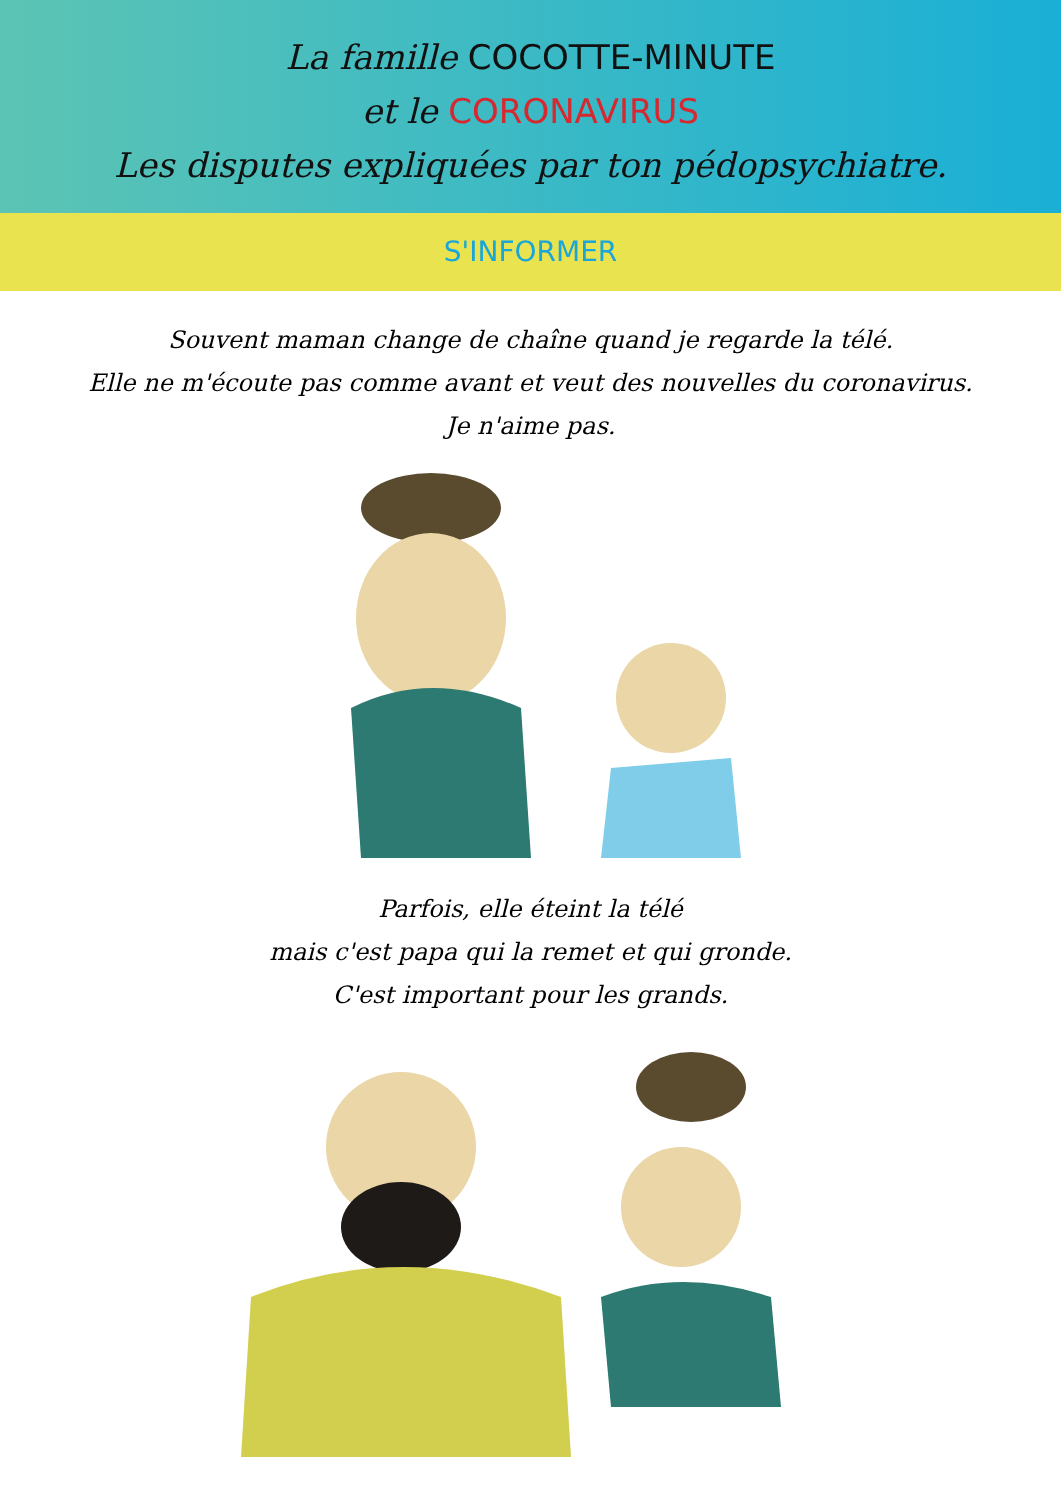La famille COCOTTE-MINUTE
et le CORONAVIRUS
Les disputes expliquées par ton pédopsychiatre.
S'INFORMER
Souvent maman change de chaîne quand je regarde la télé.
Elle ne m'écoute pas comme avant et veut des nouvelles du coronavirus.
Je n'aime pas.
Parfois, elle éteint la télé
mais c'est papa qui la remet et qui gronde.
C'est important pour les grands.